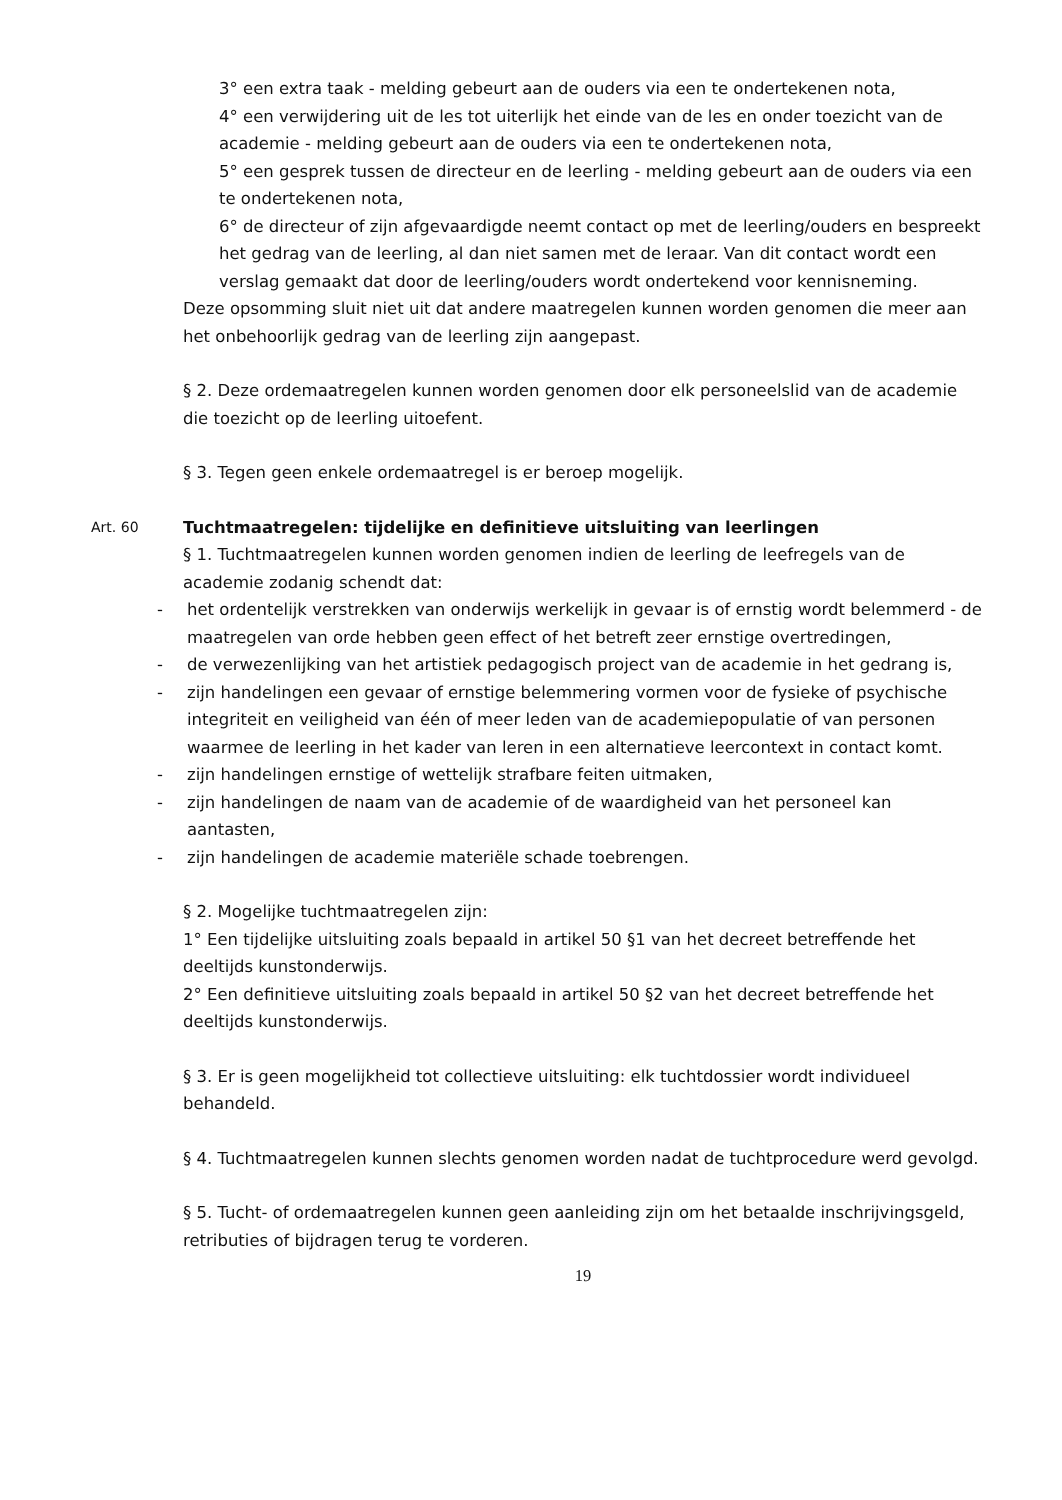3° een extra taak - melding gebeurt aan de ouders via een te ondertekenen nota,
4° een verwijdering uit de les tot uiterlijk het einde van de les en onder toezicht van de academie - melding gebeurt aan de ouders via een te ondertekenen nota,
5° een gesprek tussen de directeur en de leerling - melding gebeurt aan de ouders via een te ondertekenen nota,
6° de directeur of zijn afgevaardigde neemt contact op met de leerling/ouders en bespreekt het gedrag van de leerling, al dan niet samen met de leraar. Van dit contact wordt een verslag gemaakt dat door de leerling/ouders wordt ondertekend voor kennisneming.
Deze opsomming sluit niet uit dat andere maatregelen kunnen worden genomen die meer aan het onbehoorlijk gedrag van de leerling zijn aangepast.
§ 2. Deze ordemaatregelen kunnen worden genomen door elk personeelslid van de academie die toezicht op de leerling uitoefent.
§ 3. Tegen geen enkele ordemaatregel is er beroep mogelijk.
Art. 60 Tuchtmaatregelen: tijdelijke en definitieve uitsluiting van leerlingen
§ 1. Tuchtmaatregelen kunnen worden genomen indien de leerling de leefregels van de academie zodanig schendt dat:
- het ordentelijk verstrekken van onderwijs werkelijk in gevaar is of ernstig wordt belemmerd - de maatregelen van orde hebben geen effect of het betreft zeer ernstige overtredingen,
- de verwezenlijking van het artistiek pedagogisch project van de academie in het gedrang is,
- zijn handelingen een gevaar of ernstige belemmering vormen voor de fysieke of psychische integriteit en veiligheid van één of meer leden van de academiepopulatie of van personen waarmee de leerling in het kader van leren in een alternatieve leercontext in contact komt.
- zijn handelingen ernstige of wettelijk strafbare feiten uitmaken,
- zijn handelingen de naam van de academie of de waardigheid van het personeel kan aantasten,
- zijn handelingen de academie materiële schade toebrengen.
§ 2. Mogelijke tuchtmaatregelen zijn:
1° Een tijdelijke uitsluiting zoals bepaald in artikel 50 §1 van het decreet betreffende het deeltijds kunstonderwijs.
2° Een definitieve uitsluiting zoals bepaald in artikel 50 §2 van het decreet betreffende het deeltijds kunstonderwijs.
§ 3. Er is geen mogelijkheid tot collectieve uitsluiting: elk tuchtdossier wordt individueel behandeld.
§ 4. Tuchtmaatregelen kunnen slechts genomen worden nadat de tuchtprocedure werd gevolgd.
§ 5. Tucht- of ordemaatregelen kunnen geen aanleiding zijn om het betaalde inschrijvingsgeld, retributies of bijdragen terug te vorderen.
19